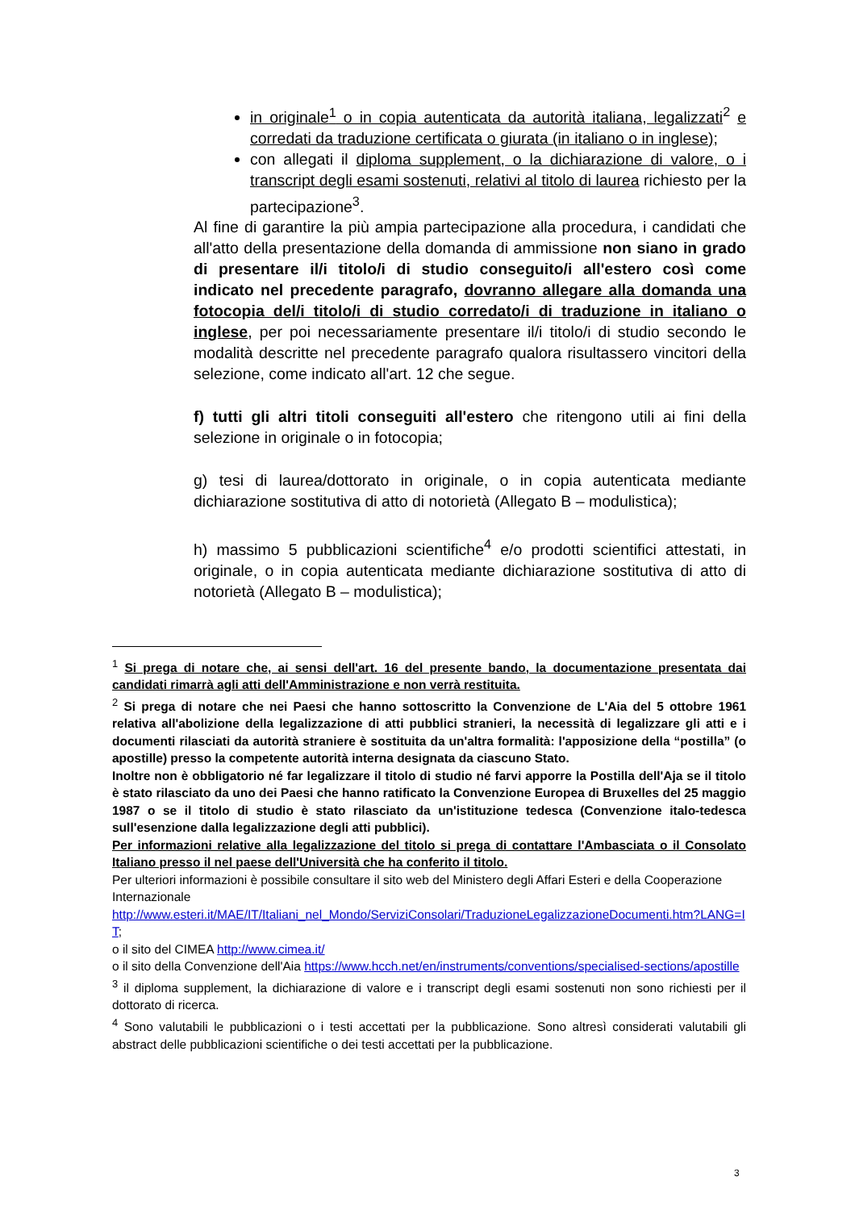in originale<sup>1</sup> o in copia autenticata da autorità italiana, legalizzati<sup>2</sup> e corredati da traduzione certificata o giurata (in italiano o in inglese);
con allegati il diploma supplement, o la dichiarazione di valore, o i transcript degli esami sostenuti, relativi al titolo di laurea richiesto per la partecipazione<sup>3</sup>.
Al fine di garantire la più ampia partecipazione alla procedura, i candidati che all'atto della presentazione della domanda di ammissione non siano in grado di presentare il/i titolo/i di studio conseguito/i all'estero così come indicato nel precedente paragrafo, dovranno allegare alla domanda una fotocopia del/i titolo/i di studio corredato/i di traduzione in italiano o inglese, per poi necessariamente presentare il/i titolo/i di studio secondo le modalità descritte nel precedente paragrafo qualora risultassero vincitori della selezione, come indicato all'art. 12 che segue.
f) tutti gli altri titoli conseguiti all'estero che ritengono utili ai fini della selezione in originale o in fotocopia;
g) tesi di laurea/dottorato in originale, o in copia autenticata mediante dichiarazione sostitutiva di atto di notorietà (Allegato B – modulistica);
h) massimo 5 pubblicazioni scientifiche<sup>4</sup> e/o prodotti scientifici attestati, in originale, o in copia autenticata mediante dichiarazione sostitutiva di atto di notorietà (Allegato B – modulistica);
<sup>1</sup> Si prega di notare che, ai sensi dell'art. 16 del presente bando, la documentazione presentata dai candidati rimarrà agli atti dell'Amministrazione e non verrà restituita.
<sup>2</sup> Si prega di notare che nei Paesi che hanno sottoscritto la Convenzione de L'Aia del 5 ottobre 1961 relativa all'abolizione della legalizzazione di atti pubblici stranieri, la necessità di legalizzare gli atti e i documenti rilasciati da autorità straniere è sostituita da un'altra formalità: l'apposizione della “postilla” (o apostille) presso la competente autorità interna designata da ciascuno Stato.
Inoltre non è obbligatorio né far legalizzare il titolo di studio né farvi apporre la Postilla dell'Aja se il titolo è stato rilasciato da uno dei Paesi che hanno ratificato la Convenzione Europea di Bruxelles del 25 maggio 1987 o se il titolo di studio è stato rilasciato da un'istituzione tedesca (Convenzione italo-tedesca sull'esenzione dalla legalizzazione degli atti pubblici).
Per informazioni relative alla legalizzazione del titolo si prega di contattare l'Ambasciata o il Consolato Italiano presso il nel paese dell'Università che ha conferito il titolo.
Per ulteriori informazioni è possibile consultare il sito web del Ministero degli Affari Esteri e della Cooperazione Internazionale
http://www.esteri.it/MAE/IT/Italiani_nel_Mondo/ServiziConsolari/TraduzioneLegalizzazioneDocumenti.htm?LANG=IT;
o il sito del CIMEA http://www.cimea.it/
o il sito della Convenzione dell'Aia https://www.hcch.net/en/instruments/conventions/specialised-sections/apostille
<sup>3</sup> il diploma supplement, la dichiarazione di valore e i transcript degli esami sostenuti non sono richiesti per il dottorato di ricerca.
<sup>4</sup> Sono valutabili le pubblicazioni o i testi accettati per la pubblicazione. Sono altresì considerati valutabili gli abstract delle pubblicazioni scientifiche o dei testi accettati per la pubblicazione.
3